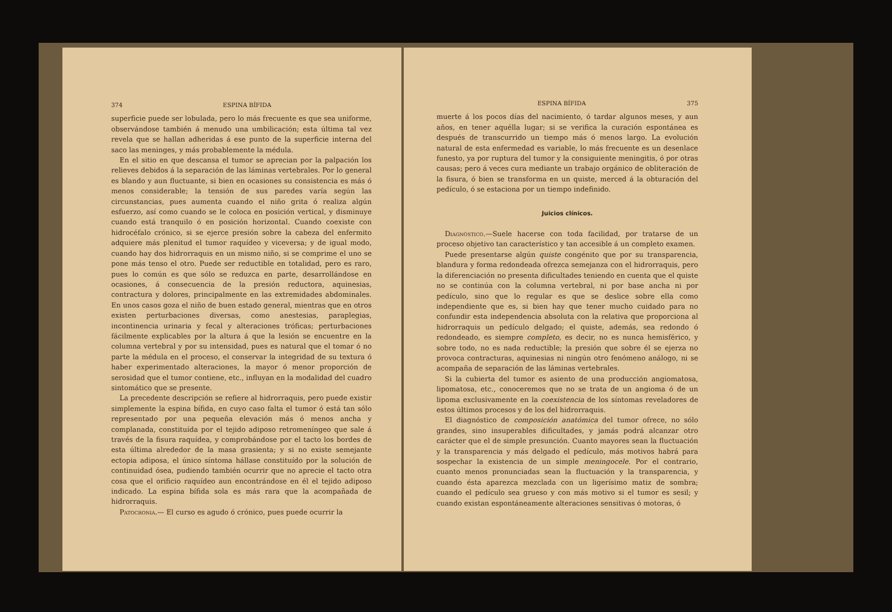374 ESPINA BÍFIDA
superficie puede ser lobulada, pero lo más frecuente es que sea uniforme, observándose también á menudo una umbilicación; esta última tal vez revela que se hallan adheridas á ese punto de la superficie interna del saco las meninges, y más probablemente la médula.
En el sitio en que descansa el tumor se aprecian por la palpación los relieves debidos á la separación de las láminas vertebrales. Por lo general es blando y aun fluctuante, si bien en ocasiones su consistencia es más ó menos considerable; la tensión de sus paredes varía según las circunstancias, pues aumenta cuando el niño grita ó realiza algún esfuerzo, así como cuando se le coloca en posición vertical, y disminuye cuando está tranquilo ó en posición horizontal. Cuando coexiste con hidrocéfalo crónico, si se ejerce presión sobre la cabeza del enfermito adquiere más plenitud el tumor raquídeo y viceversa; y de igual modo, cuando hay dos hidrorraquis en un mismo niño, si se comprime el uno se pone más tenso el otro. Puede ser reductible en totalidad, pero es raro, pues lo común es que sólo se reduzca en parte, desarrollándose en ocasiones, á consecuencia de la presión reductora, aquinesias, contractura y dolores, principalmente en las extremidades abdominales. En unos casos goza el niño de buen estado general, mientras que en otros existen perturbaciones diversas, como anestesias, paraplegias, incontinencia urinaria y fecal y alteraciones tróficas; perturbaciones fácilmente explicables por la altura á que la lesión se encuentre en la columna vertebral y por su intensidad, pues es natural que el tomar ó no parte la médula en el proceso, el conservar la integridad de su textura ó haber experimentado alteraciones, la mayor ó menor proporción de serosidad que el tumor contiene, etc., influyan en la modalidad del cuadro sintomático que se presente.
La precedente descripción se refiere al hidrorraquis, pero puede existir simplemente la espina bífida, en cuyo caso falta el tumor ó está tan sólo representado por una pequeña elevación más ó menos ancha y complanada, constituída por el tejido adiposo retromeníngeo que sale á través de la fisura raquídea, y comprobándose por el tacto los bordes de esta última alrededor de la masa grasienta; y si no existe semejante ectopia adiposa, el único síntoma hállase constituído por la solución de continuidad ósea, pudiendo también ocurrir que no aprecie el tacto otra cosa que el orificio raquídeo aun encontrándose en él el tejido adiposo indicado. La espina bífida sola es más rara que la acompañada de hidrorraquis.
Patocronia.— El curso es agudo ó crónico, pues puede ocurrir la
ESPINA BÍFIDA 375
muerte á los pocos días del nacimiento, ó tardar algunos meses, y aun años, en tener aquélla lugar; si se verifica la curación espontánea es después de transcurrido un tiempo más ó menos largo. La evolución natural de esta enfermedad es variable, lo más frecuente es un desenlace funesto, ya por ruptura del tumor y la consiguiente meningitis, ó por otras causas; pero á veces cura mediante un trabajo orgánico de obliteración de la fisura, ó bien se transforma en un quiste, merced á la obturación del pedículo, ó se estaciona por un tiempo indefinido.
Juicios clínicos.
Diagnóstico.—Suele hacerse con toda facilidad, por tratarse de un proceso objetivo tan característico y tan accesible á un completo examen.
Puede presentarse algún quiste congénito que por su transparencia, blandura y forma redondeada ofrezca semejanza con el hidrorraquis, pero la diferenciación no presenta dificultades teniendo en cuenta que el quiste no se continúa con la columna vertebral, ni por base ancha ni por pedículo, sino que lo regular es que se deslice sobre ella como independiente que es, si bien hay que tener mucho cuidado para no confundir esta independencia absoluta con la relativa que proporciona al hidrorraquis un pedículo delgado; el quiste, además, sea redondo ó redondeado, es siempre completo, es decir, no es nunca hemisférico, y sobre todo, no es nada reductible; la presión que sobre él se ejerza no provoca contracturas, aquinesias ni ningún otro fenómeno análogo, ni se acompaña de separación de las láminas vertebrales.
Si la cubierta del tumor es asiento de una producción angiomatosa, lipomatosa, etc., conoceremos que no se trata de un angioma ó de un lipoma exclusivamente en la coexistencia de los síntomas reveladores de estos últimos procesos y de los del hidrorraquis.
El diagnóstico de composición anatómica del tumor ofrece, no sólo grandes, sino insuperables dificultades, y jamás podrá alcanzar otro carácter que el de simple presunción. Cuanto mayores sean la fluctuación y la transparencia y más delgado el pedículo, más motivos habrá para sospechar la existencia de un simple meningocele. Por el contrario, cuanto menos pronunciadas sean la fluctuación y la transparencia, y cuando ésta aparezca mezclada con un ligerísimo matiz de sombra; cuando el pedículo sea grueso y con más motivo si el tumor es sesil; y cuando existan espontáneamente alteraciones sensitivas ó motoras, ó